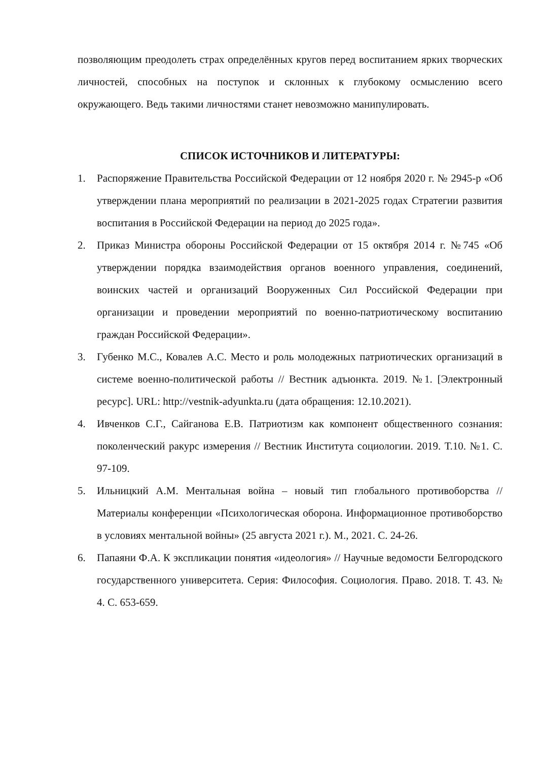позволяющим преодолеть страх определённых кругов перед воспитанием ярких творческих личностей, способных на поступок и склонных к глубокому осмыслению всего окружающего. Ведь такими личностями станет невозможно манипулировать.
СПИСОК ИСТОЧНИКОВ И ЛИТЕРАТУРЫ:
1. Распоряжение Правительства Российской Федерации от 12 ноября 2020 г. № 2945-р «Об утверждении плана мероприятий по реализации в 2021-2025 годах Стратегии развития воспитания в Российской Федерации на период до 2025 года».
2. Приказ Министра обороны Российской Федерации от 15 октября 2014 г. №745 «Об утверждении порядка взаимодействия органов военного управления, соединений, воинских частей и организаций Вооруженных Сил Российской Федерации при организации и проведении мероприятий по военно-патриотическому воспитанию граждан Российской Федерации».
3. Губенко М.С., Ковалев А.С. Место и роль молодежных патриотических организаций в системе военно-политической работы // Вестник адъюнкта. 2019. №1. [Электронный ресурс]. URL: http://vestnik-adyunkta.ru (дата обращения: 12.10.2021).
4. Ивченков С.Г., Сайганова Е.В. Патриотизм как компонент общественного сознания: поколенческий ракурс измерения // Вестник Института социологии. 2019. Т.10. №1. С. 97-109.
5. Ильницкий А.М. Ментальная война – новый тип глобального противоборства // Материалы конференции «Психологическая оборона. Информационное противоборство в условиях ментальной войны» (25 августа 2021 г.). М., 2021. С. 24-26.
6. Папаяни Ф.А. К экспликации понятия «идеология» // Научные ведомости Белгородского государственного университета. Серия: Философия. Социология. Право. 2018. Т. 43. № 4. С. 653-659.